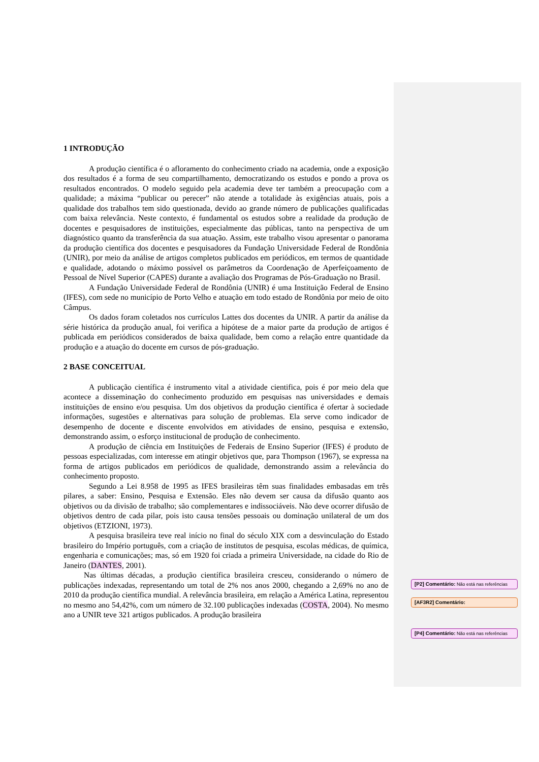1 INTRODUÇÃO
A produção científica é o afloramento do conhecimento criado na academia, onde a exposição dos resultados é a forma de seu compartilhamento, democratizando os estudos e pondo a prova os resultados encontrados. O modelo seguido pela academia deve ter também a preocupação com a qualidade; a máxima “publicar ou perecer” não atende a totalidade às exigências atuais, pois a qualidade dos trabalhos tem sido questionada, devido ao grande número de publicações qualificadas com baixa relevância. Neste contexto, é fundamental os estudos sobre a realidade da produção de docentes e pesquisadores de instituições, especialmente das públicas, tanto na perspectiva de um diagnóstico quanto da transferência da sua atuação. Assim, este trabalho visou apresentar o panorama da produção científica dos docentes e pesquisadores da Fundação Universidade Federal de Rondônia (UNIR), por meio da análise de artigos completos publicados em periódicos, em termos de quantidade e qualidade, adotando o máximo possível os parâmetros da Coordenação de Aperfeiçoamento de Pessoal de Nível Superior (CAPES) durante a avaliação dos Programas de Pós-Graduação no Brasil.
A Fundação Universidade Federal de Rondônia (UNIR) é uma Instituição Federal de Ensino (IFES), com sede no município de Porto Velho e atuação em todo estado de Rondônia por meio de oito Câmpus.
Os dados foram coletados nos currículos Lattes dos docentes da UNIR. A partir da análise da série histórica da produção anual, foi verifica a hipótese de a maior parte da produção de artigos é publicada em periódicos considerados de baixa qualidade, bem como a relação entre quantidade da produção e a atuação do docente em cursos de pós-graduação.
2 BASE CONCEITUAL
A publicação científica é instrumento vital a atividade cientifica, pois é por meio dela que acontece a disseminação do conhecimento produzido em pesquisas nas universidades e demais instituições de ensino e/ou pesquisa. Um dos objetivos da produção científica é ofertar à sociedade informações, sugestões e alternativas para solução de problemas. Ela serve como indicador de desempenho de docente e discente envolvidos em atividades de ensino, pesquisa e extensão, demonstrando assim, o esforço institucional de produção de conhecimento.
A produção de ciência em Instituições de Federais de Ensino Superior (IFES) é produto de pessoas especializadas, com interesse em atingir objetivos que, para Thompson (1967), se expressa na forma de artigos publicados em periódicos de qualidade, demonstrando assim a relevância do conhecimento proposto.
Segundo a Lei 8.958 de 1995 as IFES brasileiras têm suas finalidades embasadas em três pilares, a saber: Ensino, Pesquisa e Extensão. Eles não devem ser causa da difusão quanto aos objetivos ou da divisão de trabalho; são complementares e indissociáveis. Não deve ocorrer difusão de objetivos dentro de cada pilar, pois isto causa tensões pessoais ou dominação unilateral de um dos objetivos (ETZIONI, 1973).
A pesquisa brasileira teve real início no final do século XIX com a desvinculação do Estado brasileiro do Império português, com a criação de institutos de pesquisa, escolas médicas, de química, engenharia e comunicações; mas, só em 1920 foi criada a primeira Universidade, na cidade do Rio de Janeiro (DANTES, 2001).
Nas últimas décadas, a produção científica brasileira cresceu, considerando o número de publicações indexadas, representando um total de 2% nos anos 2000, chegando a 2,69% no ano de 2010 da produção científica mundial. A relevância brasileira, em relação a América Latina, representou no mesmo ano 54,42%, com um número de 32.100 publicações indexadas (COSTA, 2004). No mesmo ano a UNIR teve 321 artigos publicados. A produção brasileira
[P2] Comentário: Não está nas referências
[AF3R2] Comentário:
[P4] Comentário: Não está nas referências